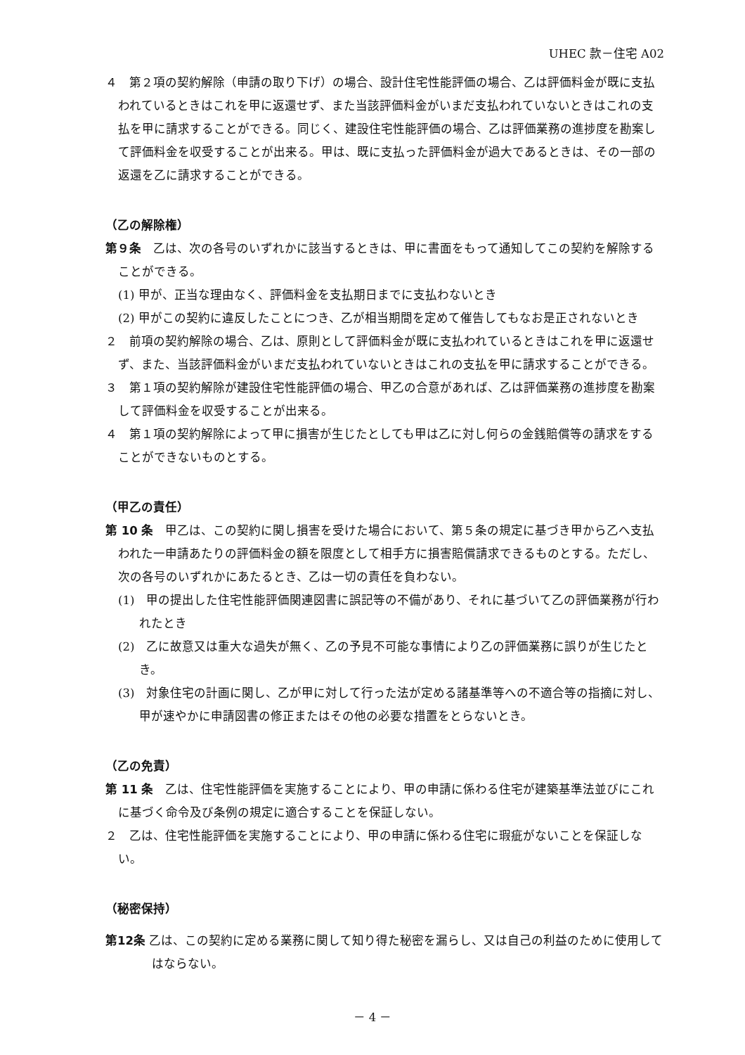UHEC 款－住宅 A02
４　第２項の契約解除（申請の取り下げ）の場合、設計住宅性能評価の場合、乙は評価料金が既に支払われているときはこれを甲に返還せず、また当該評価料金がいまだ支払われていないときはこれの支払を甲に請求することができる。同じく、建設住宅性能評価の場合、乙は評価業務の進捗度を勘案して評価料金を収受することが出来る。甲は、既に支払った評価料金が過大であるときは、その一部の返還を乙に請求することができる。
（乙の解除権）
第９条　乙は、次の各号のいずれかに該当するときは、甲に書面をもって通知してこの契約を解除することができる。
(1) 甲が、正当な理由なく、評価料金を支払期日までに支払わないとき
(2) 甲がこの契約に違反したことにつき、乙が相当期間を定めて催告してもなお是正されないとき
２　前項の契約解除の場合、乙は、原則として評価料金が既に支払われているときはこれを甲に返還せず、また、当該評価料金がいまだ支払われていないときはこれの支払を甲に請求することができる。
３　第１項の契約解除が建設住宅性能評価の場合、甲乙の合意があれば、乙は評価業務の進捗度を勘案して評価料金を収受することが出来る。
４　第１項の契約解除によって甲に損害が生じたとしても甲は乙に対し何らの金銭賠償等の請求をすることができないものとする。
（甲乙の責任）
第 10 条　甲乙は、この契約に関し損害を受けた場合において、第５条の規定に基づき甲から乙へ支払われた一申請あたりの評価料金の額を限度として相手方に損害賠償請求できるものとする。ただし、次の各号のいずれかにあたるとき、乙は一切の責任を負わない。
(1)　甲の提出した住宅性能評価関連図書に誤記等の不備があり、それに基づいて乙の評価業務が行われたとき
(2)　乙に故意又は重大な過失が無く、乙の予見不可能な事情により乙の評価業務に誤りが生じたとき。
(3)　対象住宅の計画に関し、乙が甲に対して行った法が定める諸基準等への不適合等の指摘に対し、甲が速やかに申請図書の修正またはその他の必要な措置をとらないとき。
（乙の免責）
第 11 条　乙は、住宅性能評価を実施することにより、甲の申請に係わる住宅が建築基準法並びにこれに基づく命令及び条例の規定に適合することを保証しない。
２　乙は、住宅性能評価を実施することにより、甲の申請に係わる住宅に瑕疵がないことを保証しない。
（秘密保持）
第12条 乙は、この契約に定める業務に関して知り得た秘密を漏らし、又は自己の利益のために使用してはならない。
－ 4 －